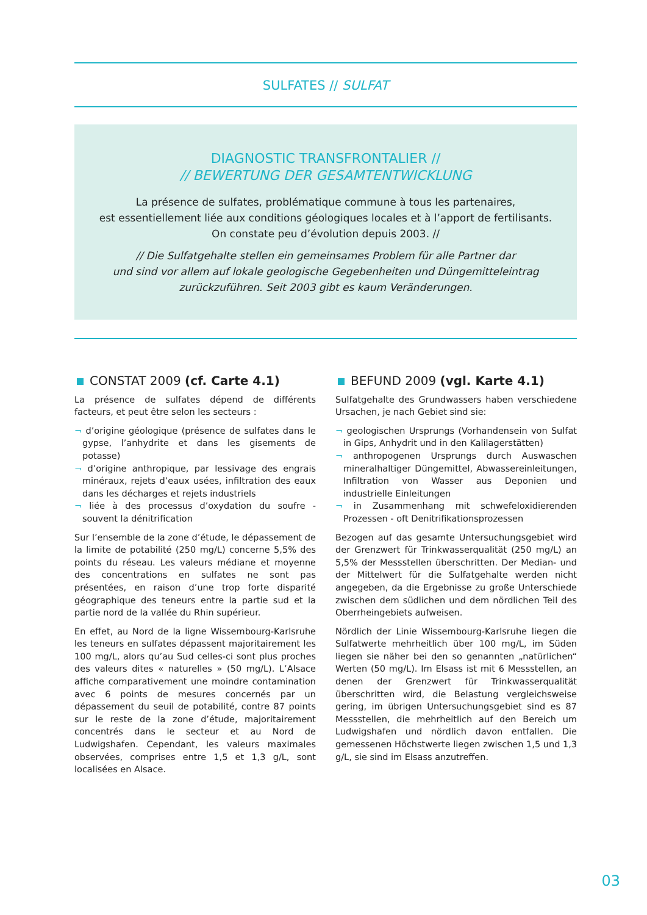SULFATES // SULFAT
DIAGNOSTIC TRANSFRONTALIER //
// BEWERTUNG DER GESAMTENTWICKLUNG
La présence de sulfates, problématique commune à tous les partenaires,
est essentiellement liée aux conditions géologiques locales et à l’apport de fertilisants.
On constate peu d’évolution depuis 2003. //
// Die Sulfatgehalte stellen ein gemeinsames Problem für alle Partner dar
und sind vor allem auf lokale geologische Gegebenheiten und Düngemitteleintrag
zurückzuführen. Seit 2003 gibt es kaum Veränderungen.
CONSTAT 2009 (cf. Carte 4.1)
La présence de sulfates dépend de différents facteurs, et peut être selon les secteurs :
¬ d’origine géologique (présence de sulfates dans le gypse, l’anhydrite et dans les gisements de potasse)
¬ d’origine anthropique, par lessivage des engrais minéraux, rejets d’eaux usées, infiltration des eaux dans les décharges et rejets industriels
¬ liée à des processus d’oxydation du soufre - souvent la dénitrification
Sur l’ensemble de la zone d’étude, le dépassement de la limite de potabilité (250 mg/L) concerne 5,5% des points du réseau. Les valeurs médiane et moyenne des concentrations en sulfates ne sont pas présentées, en raison d’une trop forte disparité géographique des teneurs entre la partie sud et la partie nord de la vallée du Rhin supérieur.
En effet, au Nord de la ligne Wissembourg-Karlsruhe les teneurs en sulfates dépassent majoritairement les 100 mg/L, alors qu’au Sud celles-ci sont plus proches des valeurs dites « naturelles » (50 mg/L). L’Alsace affiche comparativement une moindre contamination avec 6 points de mesures concernés par un dépassement du seuil de potabilité, contre 87 points sur le reste de la zone d’étude, majoritairement concentrés dans le secteur et au Nord de Ludwigshafen. Cependant, les valeurs maximales observées, comprises entre 1,5 et 1,3 g/L, sont localisées en Alsace.
BEFUND 2009 (vgl. Karte 4.1)
Sulfatgehalte des Grundwassers haben verschiedene Ursachen, je nach Gebiet sind sie:
¬ geologischen Ursprungs (Vorhandensein von Sulfat in Gips, Anhydrit und in den Kalilagerstätten)
¬ anthropogenen Ursprungs durch Auswaschen mineralhaltiger Düngemittel, Abwassereinleitungen, Infiltration von Wasser aus Deponien und industrielle Einleitungen
¬ in Zusammenhang mit schwefeloxidierenden Prozessen - oft Denitrifikationsprozessen
Bezogen auf das gesamte Untersuchungsgebiet wird der Grenzwert für Trinkwasserqualität (250 mg/L) an 5,5% der Messstellen überschritten. Der Median- und der Mittelwert für die Sulfatgehalte werden nicht angegeben, da die Ergebnisse zu große Unterschiede zwischen dem südlichen und dem nördlichen Teil des Oberrheingebiets aufweisen.
Nördlich der Linie Wissembourg-Karlsruhe liegen die Sulfatwerte mehrheitlich über 100 mg/L, im Süden liegen sie näher bei den so genannten „natürlichen“ Werten (50 mg/L). Im Elsass ist mit 6 Messstellen, an denen der Grenzwert für Trinkwasserqualität überschritten wird, die Belastung vergleichsweise gering, im übrigen Untersuchungsgebiet sind es 87 Messstellen, die mehrheitlich auf den Bereich um Ludwigshafen und nördlich davon entfallen. Die gemessenen Höchstwerte liegen zwischen 1,5 und 1,3 g/L, sie sind im Elsass anzutreffen.
03